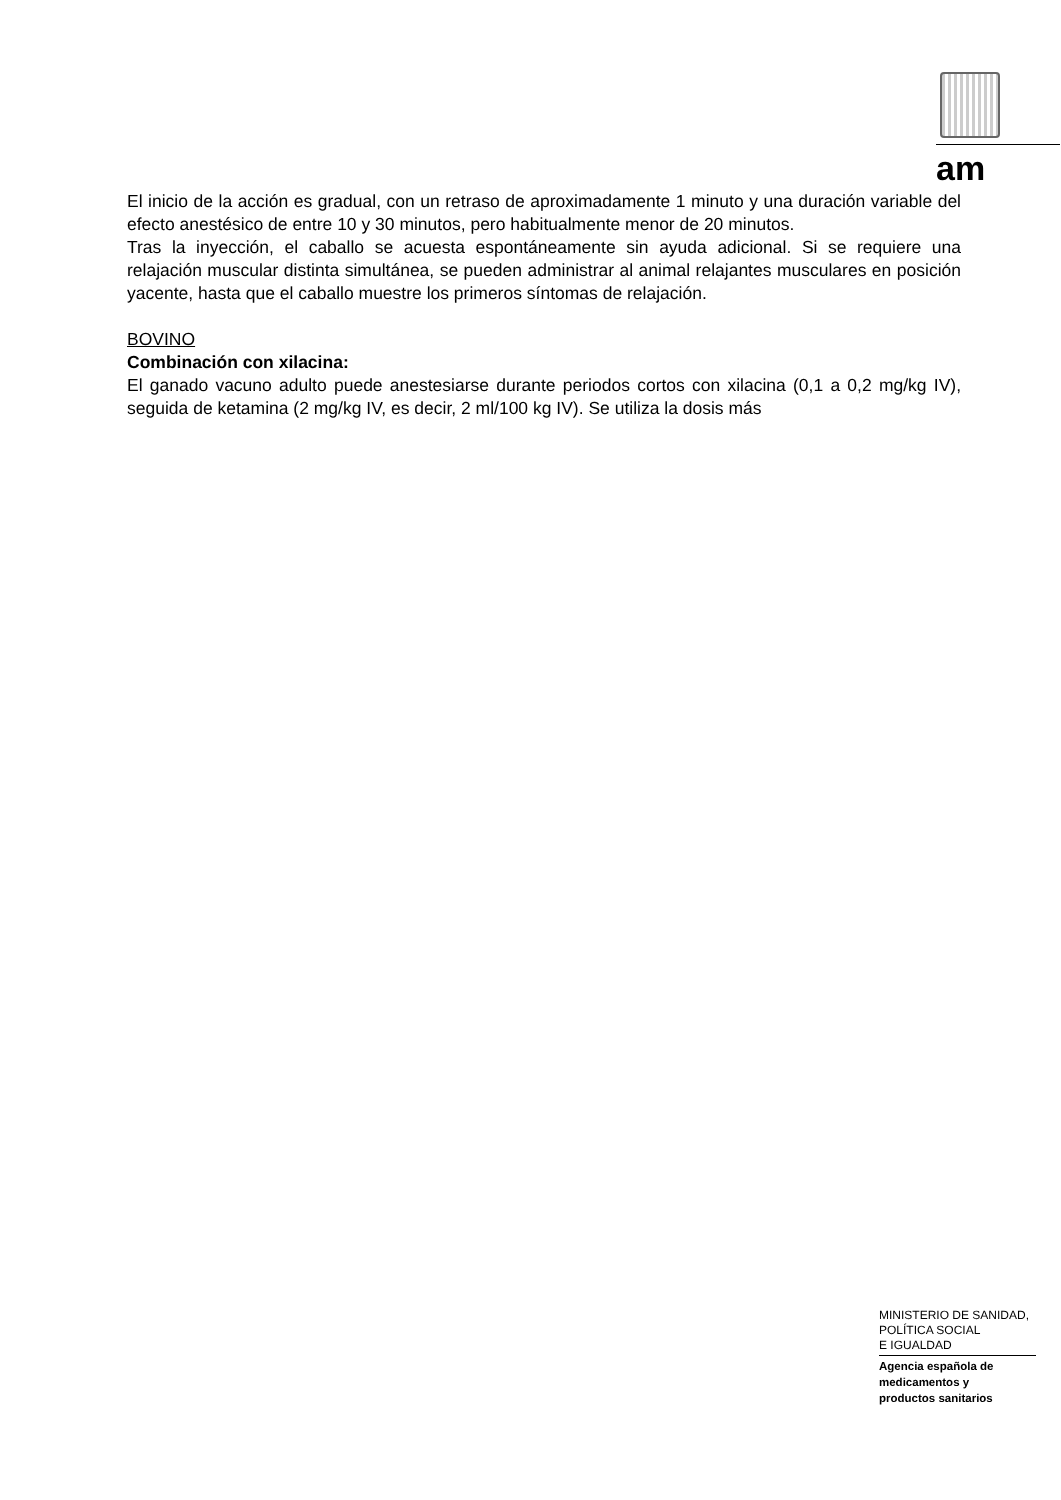am
El inicio de la acción es gradual, con un retraso de aproximadamente 1 minuto y una duración variable del efecto anestésico de entre 10 y 30 minutos, pero habitualmente menor de 20 minutos.
Tras la inyección, el caballo se acuesta espontáneamente sin ayuda adicional. Si se requiere una relajación muscular distinta simultánea, se pueden administrar al animal relajantes musculares en posición yacente, hasta que el caballo muestre los primeros síntomas de relajación.
BOVINO
Combinación con xilacina:
El ganado vacuno adulto puede anestesiarse durante periodos cortos con xilacina (0,1 a 0,2 mg/kg IV), seguida de ketamina (2 mg/kg IV, es decir, 2 ml/100 kg IV). Se utiliza la dosis más
MINISTERIO DE SANIDAD,
POLÍTICA SOCIAL
E IGUALDAD
Agencia española de
medicamentos y
productos sanitarios